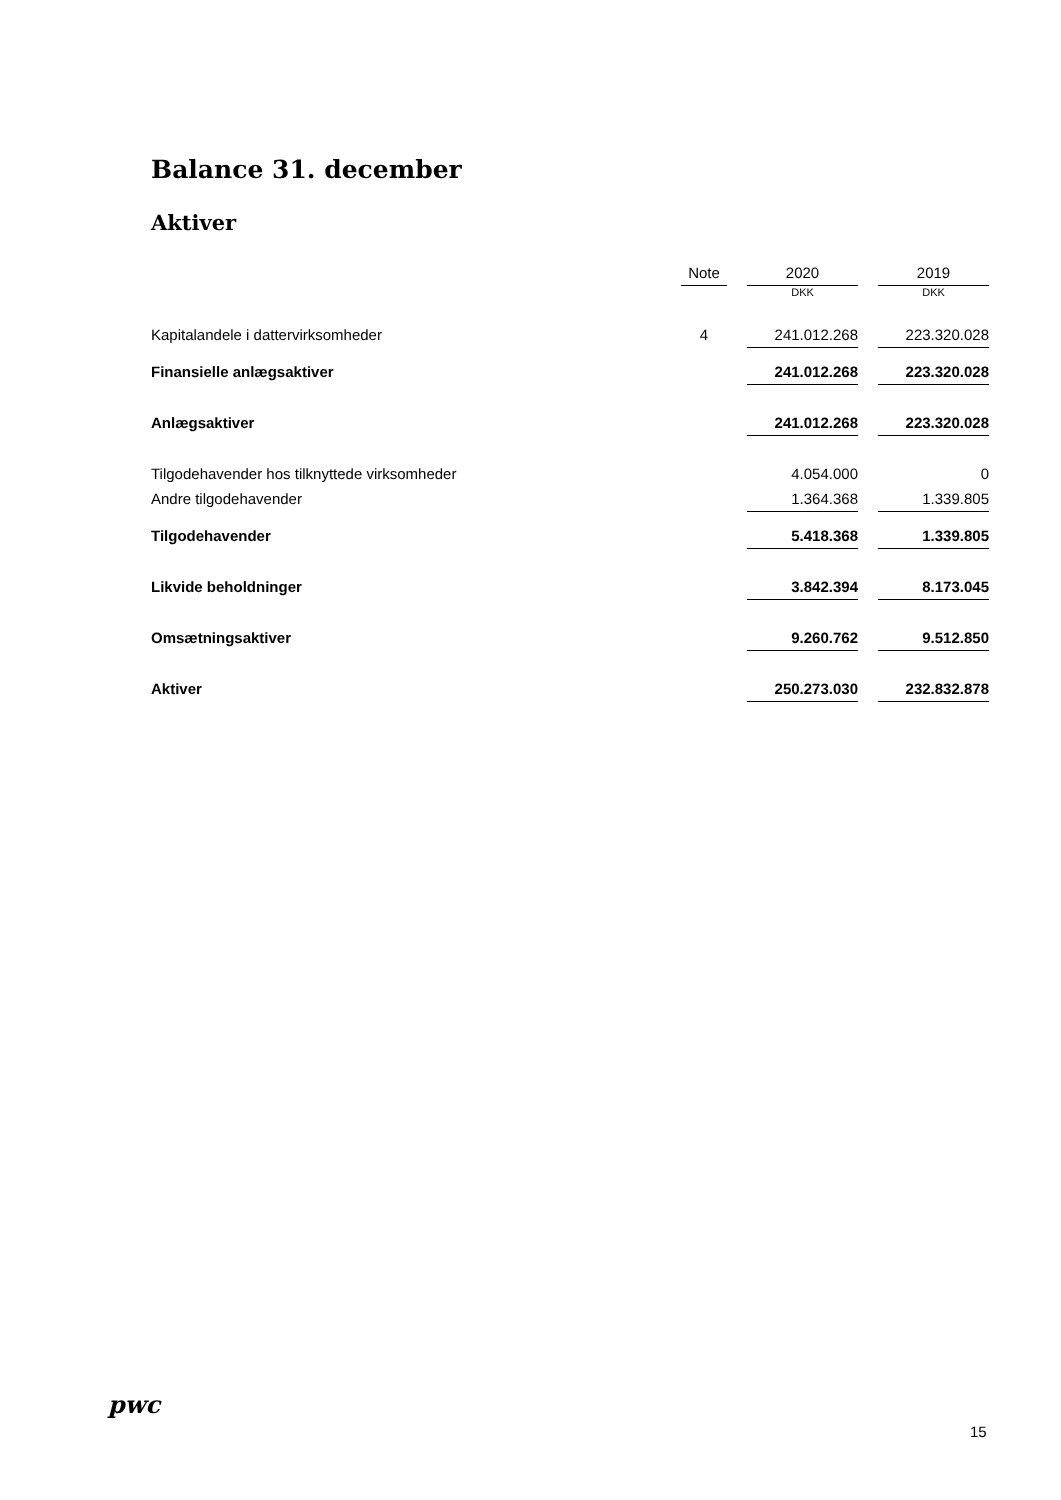Balance 31. december
Aktiver
| | Note | | 2020 | | 2019 |
| --- | --- | --- | --- | --- | --- |
| | | | DKK | | DKK |
| Kapitalandele i dattervirksomheder | 4 | | 241.012.268 | | 223.320.028 |
| Finansielle anlægsaktiver | | | 241.012.268 | | 223.320.028 |
| Anlægsaktiver | | | 241.012.268 | | 223.320.028 |
| Tilgodehavender hos tilknyttede virksomheder | | | 4.054.000 | | 0 |
| Andre tilgodehavender | | | 1.364.368 | | 1.339.805 |
| Tilgodehavender | | | 5.418.368 | | 1.339.805 |
| Likvide beholdninger | | | 3.842.394 | | 8.173.045 |
| Omsætningsaktiver | | | 9.260.762 | | 9.512.850 |
| Aktiver | | | 250.273.030 | | 232.832.878 |
pwc
15